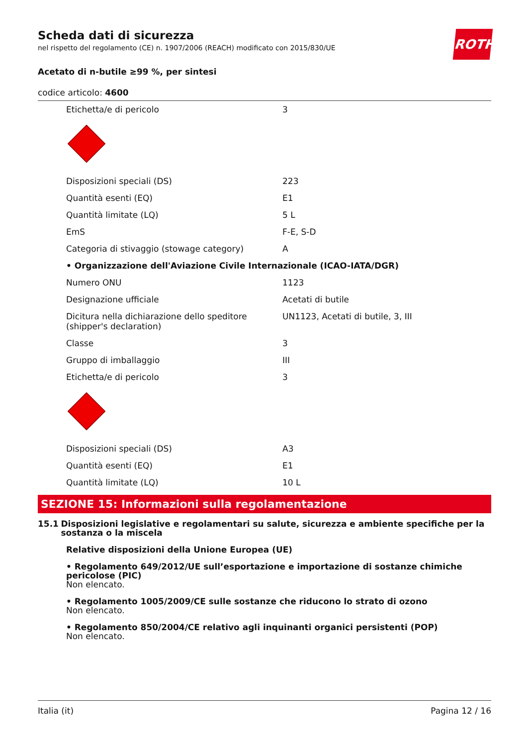ROTH
Scheda dati di sicurezza
nel rispetto del regolamento (CE) n. 1907/2006 (REACH) modificato con 2015/830/UE
Acetato di n-butile ≥99 %, per sintesi
codice articolo: 4600
| Etichetta/e di pericolo | 3 |
| Disposizioni speciali (DS) | 223 |
| Quantità esenti (EQ) | E1 |
| Quantità limitate (LQ) | 5 L |
| EmS | F-E, S-D |
| Categoria di stivaggio (stowage category) | A |
| • Organizzazione dell'Aviazione Civile Internazionale (ICAO-IATA/DGR) | |
| Numero ONU | 1123 |
| Designazione ufficiale | Acetati di butile |
| Dicitura nella dichiarazione dello speditore (shipper's declaration) | UN1123, Acetati di butile, 3, III |
| Classe | 3 |
| Gruppo di imballaggio | III |
| Etichetta/e di pericolo | 3 |
| Disposizioni speciali (DS) | A3 |
| Quantità esenti (EQ) | E1 |
| Quantità limitate (LQ) | 10 L |
SEZIONE 15: Informazioni sulla regolamentazione
15.1 Disposizioni legislative e regolamentari su salute, sicurezza e ambiente specifiche per la sostanza o la miscela
Relative disposizioni della Unione Europea (UE)
• Regolamento 649/2012/UE sull’esportazione e importazione di sostanze chimiche pericolose (PIC)
Non elencato.
• Regolamento 1005/2009/CE sulle sostanze che riducono lo strato di ozono
Non elencato.
• Regolamento 850/2004/CE relativo agli inquinanti organici persistenti (POP)
Non elencato.
Italia (it) Pagina 12 / 16